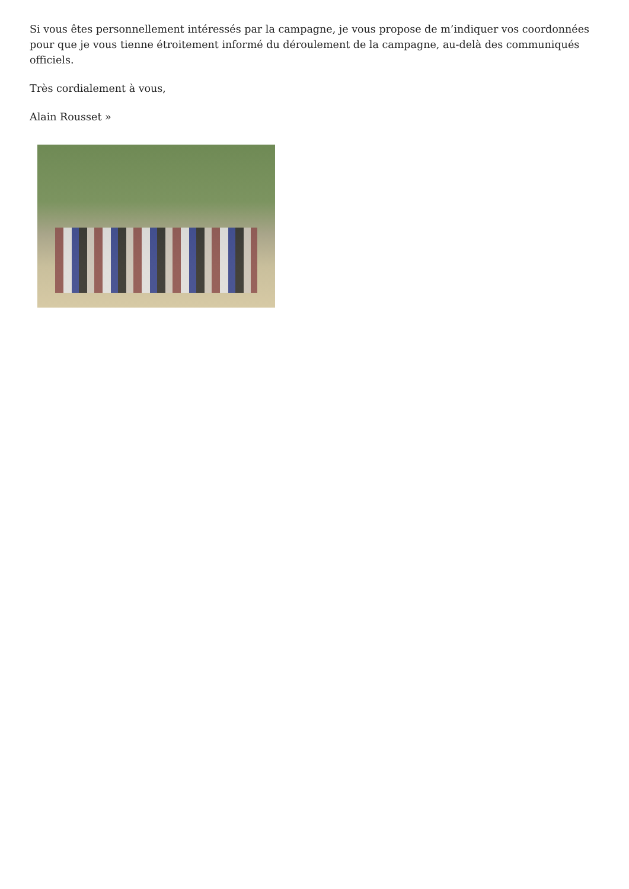Si vous êtes personnellement intéressés par la campagne, je vous propose de m’indiquer vos coordonnées pour que je vous tienne étroitement informé du déroulement de la campagne, au-delà des communiqués officiels.
Très cordialement à vous,
Alain Rousset »